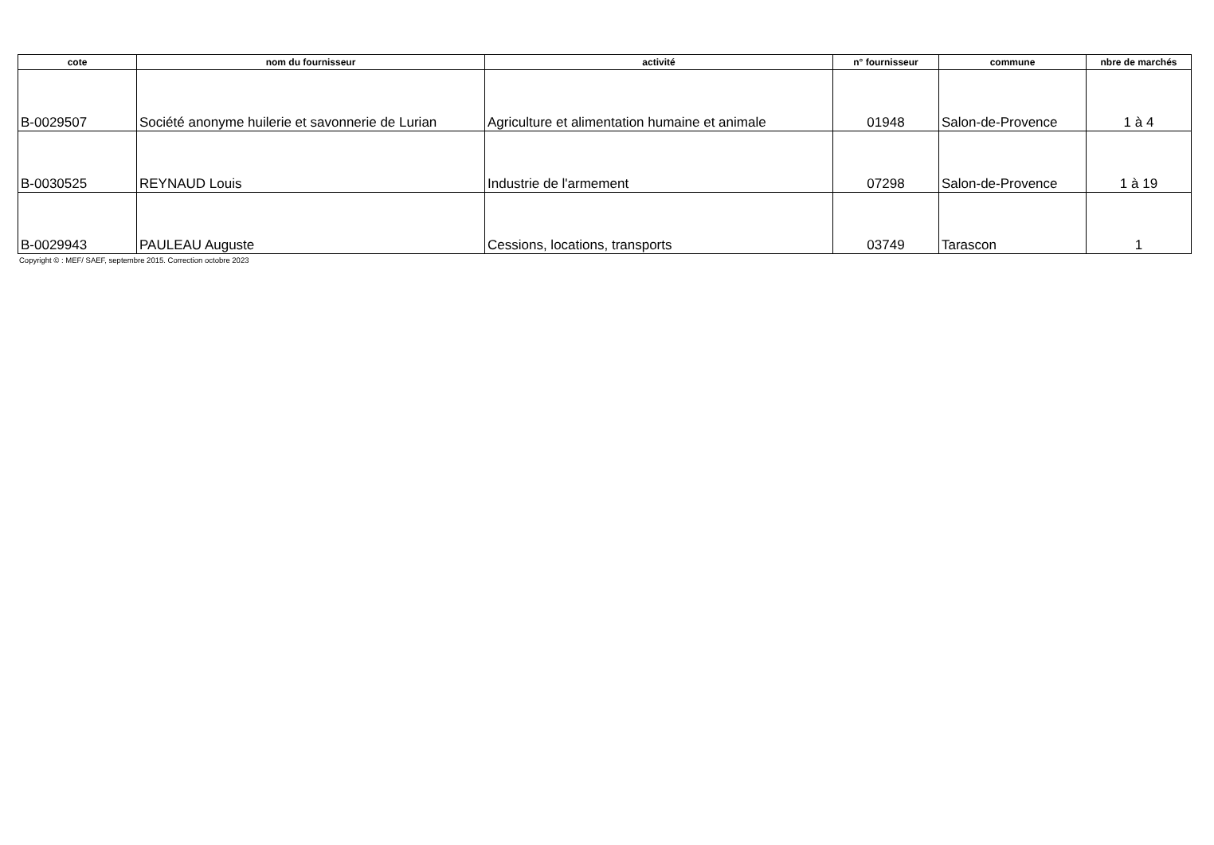| cote | nom du fournisseur | activité | n° fournisseur | commune | nbre de marchés |
| --- | --- | --- | --- | --- | --- |
| B-0029507 | Société anonyme huilerie et savonnerie de Lurian | Agriculture et alimentation humaine et animale | 01948 | Salon-de-Provence | 1 à 4 |
| B-0030525 | REYNAUD Louis | Industrie de l'armement | 07298 | Salon-de-Provence | 1 à 19 |
| B-0029943 | PAULEAU Auguste | Cessions, locations, transports | 03749 | Tarascon | 1 |
Copyright © : MEF/ SAEF, septembre 2015. Correction octobre 2023